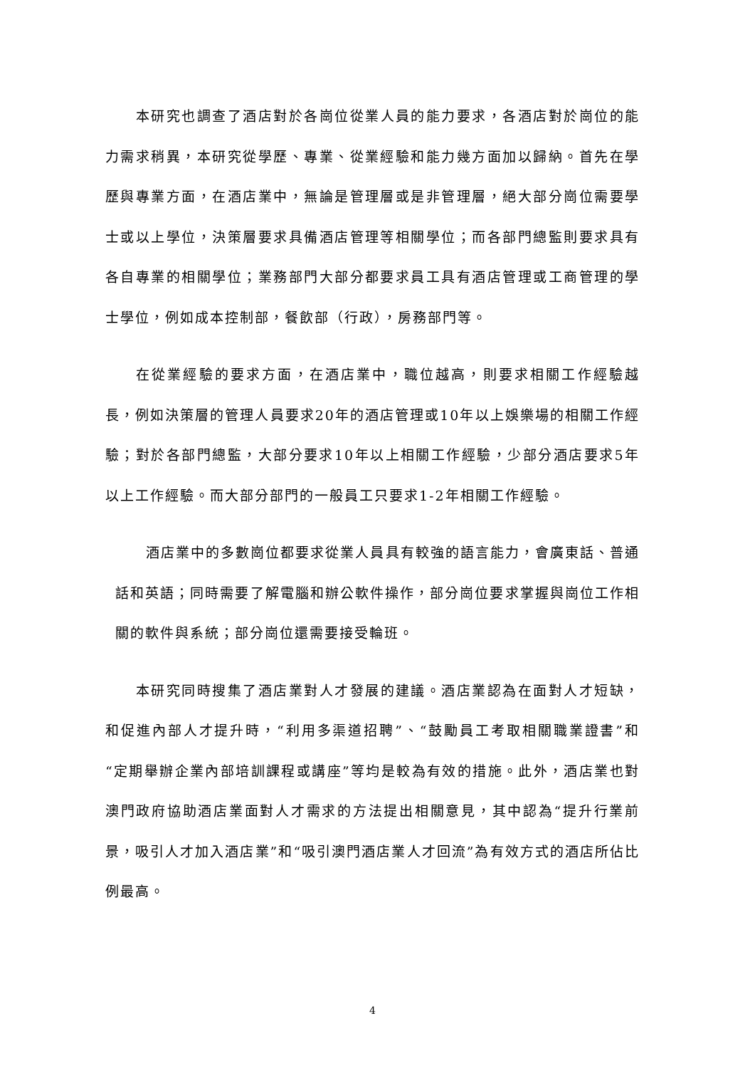本研究也調查了酒店對於各崗位從業人員的能力要求，各酒店對於崗位的能力需求稍異，本研究從學歷、專業、從業經驗和能力幾方面加以歸納。首先在學歷與專業方面，在酒店業中，無論是管理層或是非管理層，絕大部分崗位需要學士或以上學位，決策層要求具備酒店管理等相關學位；而各部門總監則要求具有各自專業的相關學位；業務部門大部分都要求員工具有酒店管理或工商管理的學士學位，例如成本控制部，餐飲部（行政），房務部門等。
在從業經驗的要求方面，在酒店業中，職位越高，則要求相關工作經驗越長，例如決策層的管理人員要求20年的酒店管理或10年以上娛樂場的相關工作經驗；對於各部門總監，大部分要求10年以上相關工作經驗，少部分酒店要求5年以上工作經驗。而大部分部門的一般員工只要求1-2年相關工作經驗。
酒店業中的多數崗位都要求從業人員具有較強的語言能力，會廣東話、普通話和英語；同時需要了解電腦和辦公軟件操作，部分崗位要求掌握與崗位工作相關的軟件與系統；部分崗位還需要接受輪班。
本研究同時搜集了酒店業對人才發展的建議。酒店業認為在面對人才短缺，和促進內部人才提升時，“利用多渠道招聘”、“鼓勵員工考取相關職業證書”和“定期舉辦企業內部培訓課程或講座”等均是較為有效的措施。此外，酒店業也對澳門政府協助酒店業面對人才需求的方法提出相關意見，其中認為“提升行業前景，吸引人才加入酒店業”和“吸引澳門酒店業人才回流”為有效方式的酒店所佔比例最高。
4